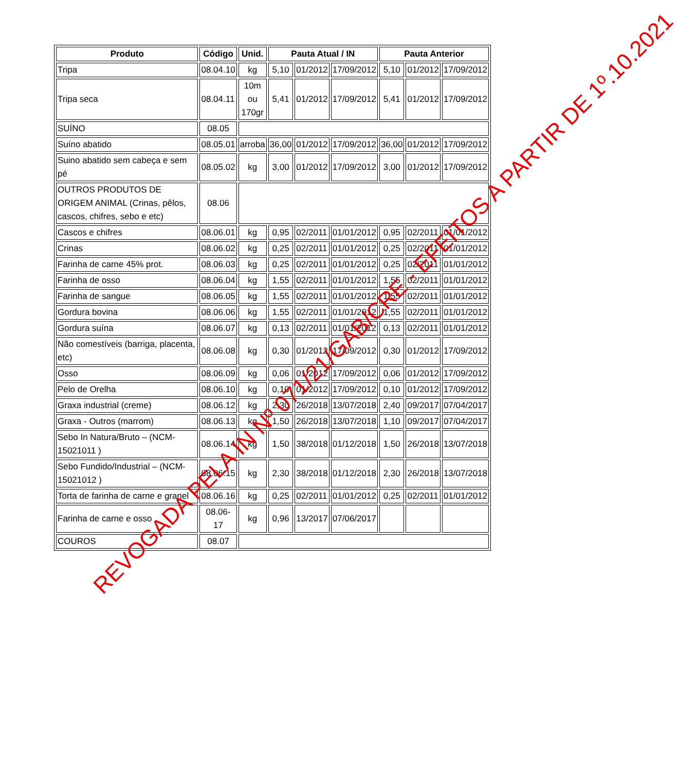| Produto | Código | Unid. | Pauta Atual / IN | | | Pauta Anterior | | |
| --- | --- | --- | --- | --- | --- | --- | --- | --- |
| Tripa | 08.04.10 | kg | 5,10 | 01/2012 | 17/09/2012 | 5,10 | 01/2012 | 17/09/2012 |
| Tripa seca | 08.04.11 | 10m ou 170gr | 5,41 | 01/2012 | 17/09/2012 | 5,41 | 01/2012 | 17/09/2012 |
| SUÍNO | 08.05 | | | | | | | |
| Suíno abatido | 08.05.01 | arroba | 36,00 | 01/2012 | 17/09/2012 | 36,00 | 01/2012 | 17/09/2012 |
| Suino abatido sem cabeça e sem pé | 08.05.02 | kg | 3,00 | 01/2012 | 17/09/2012 | 3,00 | 01/2012 | 17/09/2012 |
| OUTROS PRODUTOS DE ORIGEM ANIMAL (Crinas, pêlos, cascos, chifres, sebo e etc) | 08.06 | | | | | | | |
| Cascos e chifres | 08.06.01 | kg | 0,95 | 02/2011 | 01/01/2012 | 0,95 | 02/2011 | 01/01/2012 |
| Crinas | 08.06.02 | kg | 0,25 | 02/2011 | 01/01/2012 | 0,25 | 02/2011 | 01/01/2012 |
| Farinha de carne 45% prot. | 08.06.03 | kg | 0,25 | 02/2011 | 01/01/2012 | 0,25 | 02/2011 | 01/01/2012 |
| Farinha de osso | 08.06.04 | kg | 1,55 | 02/2011 | 01/01/2012 | 1,55 | 02/2011 | 01/01/2012 |
| Farinha de sangue | 08.06.05 | kg | 1,55 | 02/2011 | 01/01/2012 | 1,55 | 02/2011 | 01/01/2012 |
| Gordura bovina | 08.06.06 | kg | 1,55 | 02/2011 | 01/01/2012 | 1,55 | 02/2011 | 01/01/2012 |
| Gordura suína | 08.06.07 | kg | 0,13 | 02/2011 | 01/01/2012 | 0,13 | 02/2011 | 01/01/2012 |
| Não comestíveis (barriga, placenta, etc) | 08.06.08 | kg | 0,30 | 01/2012 | 17/09/2012 | 0,30 | 01/2012 | 17/09/2012 |
| Osso | 08.06.09 | kg | 0,06 | 01/2012 | 17/09/2012 | 0,06 | 01/2012 | 17/09/2012 |
| Pelo de Orelha | 08.06.10 | kg | 0,10 | 01/2012 | 17/09/2012 | 0,10 | 01/2012 | 17/09/2012 |
| Graxa industrial (creme) | 08.06.12 | kg | 2,30 | 26/2018 | 13/07/2018 | 2,40 | 09/2017 | 07/04/2017 |
| Graxa - Outros (marrom) | 08.06.13 | kg | 1,50 | 26/2018 | 13/07/2018 | 1,10 | 09/2017 | 07/04/2017 |
| Sebo In Natura/Bruto – (NCM-15021011 ) | 08.06.14 | kg | 1,50 | 38/2018 | 01/12/2018 | 1,50 | 26/2018 | 13/07/2018 |
| Sebo Fundido/Industrial – (NCM-15021012 ) | 08.06.15 | kg | 2,30 | 38/2018 | 01/12/2018 | 2,30 | 26/2018 | 13/07/2018 |
| Torta de farinha de carne e granel | 08.06.16 | kg | 0,25 | 02/2011 | 01/01/2012 | 0,25 | 02/2011 | 01/01/2012 |
| Farinha de carne e osso | 08.06- 17 | kg | 0,96 | 13/2017 | 07/06/2017 | | | |
| COUROS | 08.07 | | | | | | | |
REVOGADA PELA IN Nº 071/21/GAB/CRE - EFEITOS A PARTIR DE 1º.10.2021